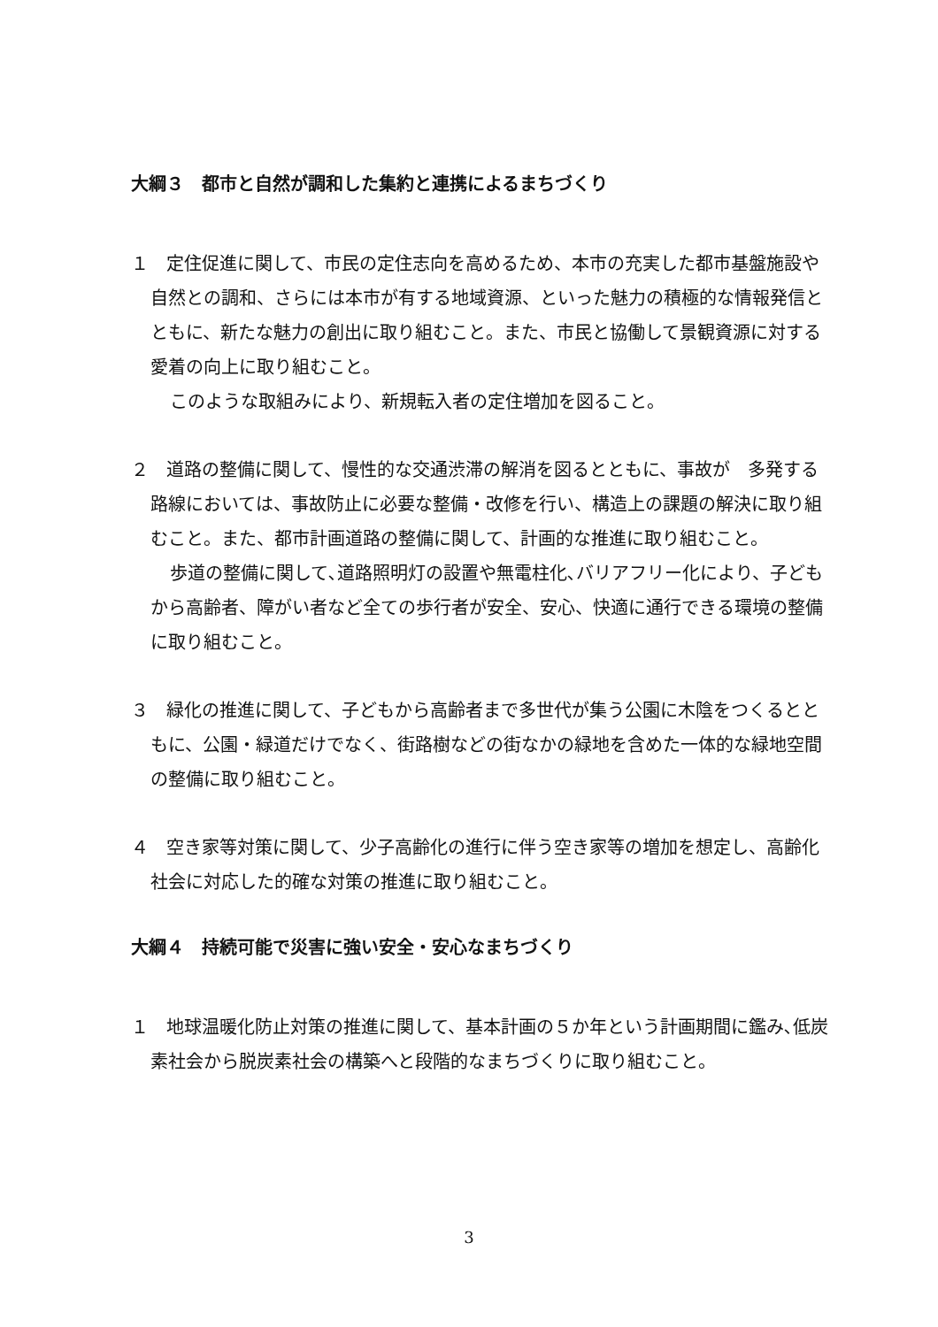大綱３　都市と自然が調和した集約と連携によるまちづくり
１　定住促進に関して、市民の定住志向を高めるため、本市の充実した都市基盤施設や自然との調和、さらには本市が有する地域資源、といった魅力の積極的な情報発信とともに、新たな魅力の創出に取り組むこと。また、市民と協働して景観資源に対する愛着の向上に取り組むこと。
このような取組みにより、新規転入者の定住増加を図ること。
２　道路の整備に関して、慢性的な交通渋滞の解消を図るとともに、事故が　多発する路線においては、事故防止に必要な整備・改修を行い、構造上の課題の解決に取り組むこと。また、都市計画道路の整備に関して、計画的な推進に取り組むこと。
歩道の整備に関して､道路照明灯の設置や無電柱化､バリアフリー化により、子どもから高齢者、障がい者など全ての歩行者が安全、安心、快適に通行できる環境の整備に取り組むこと。
３　緑化の推進に関して、子どもから高齢者まで多世代が集う公園に木陰をつくるとともに、公園・緑道だけでなく、街路樹などの街なかの緑地を含めた一体的な緑地空間の整備に取り組むこと。
４　空き家等対策に関して、少子高齢化の進行に伴う空き家等の増加を想定し、高齢化社会に対応した的確な対策の推進に取り組むこと。
大綱４　持続可能で災害に強い安全・安心なまちづくり
１　地球温暖化防止対策の推進に関して、基本計画の５か年という計画期間に鑑み､低炭素社会から脱炭素社会の構築へと段階的なまちづくりに取り組むこと。
3